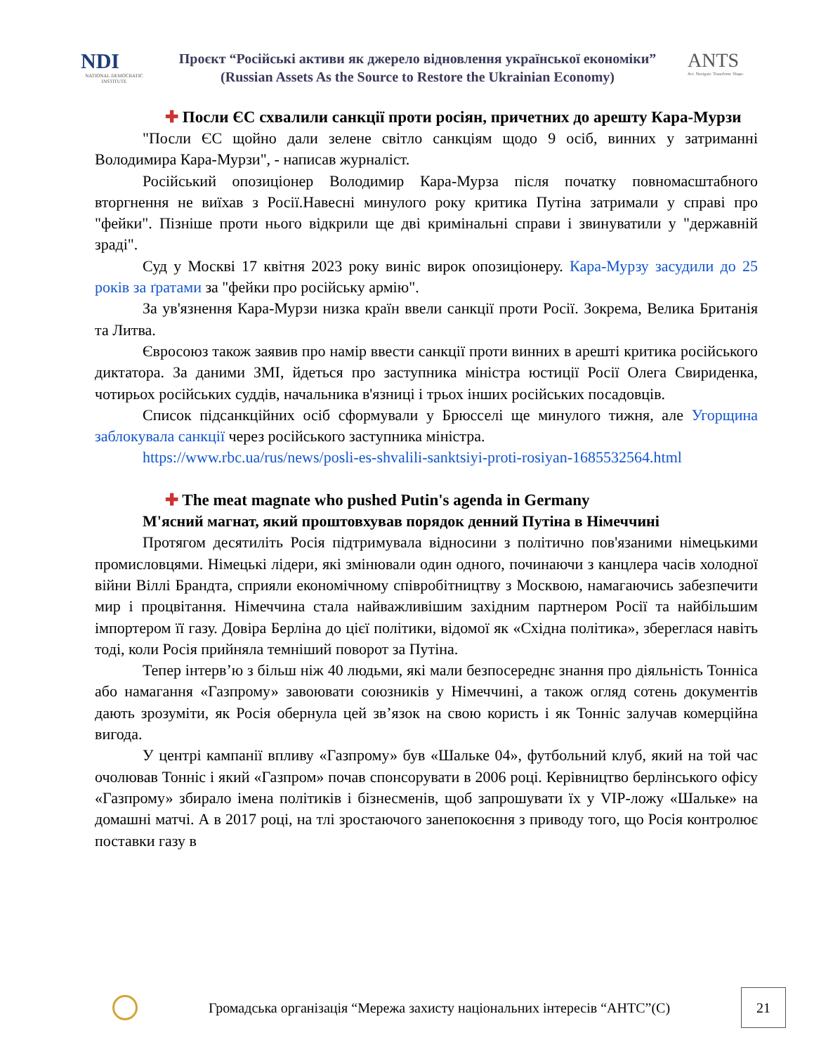NDI
NATIONAL DEMOCRATIC INSTITUTE
Проєкт “Російські активи як джерело відновлення української економіки”
(Russian Assets As the Source to Restore the Ukrainian Economy)
ANTS
Act. Navigate. Transform. Shape.
✚ Посли ЄС схвалили санкції проти росіян, причетних до арешту Кара-Мурзи
"Посли ЄС щойно дали зелене світло санкціям щодо 9 осіб, винних у затриманні Володимира Кара-Мурзи", - написав журналіст.
Російський опозиціонер Володимир Кара-Мурза після початку повномасштабного вторгнення не виїхав з Росії.Навесні минулого року критика Путіна затримали у справі про "фейки". Пізніше проти нього відкрили ще дві кримінальні справи і звинуватили у "державній зраді".
Суд у Москві 17 квітня 2023 року виніс вирок опозиціонеру. Кара-Мурзу засудили до 25 років за ґратами за "фейки про російську армію".
За ув'язнення Кара-Мурзи низка країн ввели санкції проти Росії. Зокрема, Велика Британія та Литва.
Євросоюз також заявив про намір ввести санкції проти винних в арешті критика російського диктатора. За даними ЗМІ, йдеться про заступника міністра юстиції Росії Олега Свириденка, чотирьох російських суддів, начальника в'язниці і трьох інших російських посадовців.
Список підсанкційних осіб сформували у Брюсселі ще минулого тижня, але Угорщина заблокувала санкції через російського заступника міністра.
https://www.rbc.ua/rus/news/posli-es-shvalili-sanktsiyi-proti-rosiyan-1685532564.html
✚ The meat magnate who pushed Putin's agenda in Germany
М'ясний магнат, який проштовхував порядок денний Путіна в Німеччині
Протягом десятиліть Росія підтримувала відносини з політично пов'язаними німецькими промисловцями. Німецькі лідери, які змінювали один одного, починаючи з канцлера часів холодної війни Віллі Брандта, сприяли економічному співробітництву з Москвою, намагаючись забезпечити мир і процвітання. Німеччина стала найважливішим західним партнером Росії та найбільшим імпортером її газу. Довіра Берліна до цієї політики, відомої як «Східна політика», збереглася навіть тоді, коли Росія прийняла темніший поворот за Путіна.
Тепер інтерв’ю з більш ніж 40 людьми, які мали безпосереднє знання про діяльність Тонніса або намагання «Газпрому» завоювати союзників у Німеччині, а також огляд сотень документів дають зрозуміти, як Росія обернула цей зв’язок на свою користь і як Тонніс залучав комерційна вигода.
У центрі кампанії впливу «Газпрому» був «Шальке 04», футбольний клуб, який на той час очолював Тонніс і який «Газпром» почав спонсорувати в 2006 році. Керівництво берлінського офісу «Газпрому» збирало імена політиків і бізнесменів, щоб запрошувати їх у VIP-ложу «Шальке» на домашні матчі. А в 2017 році, на тлі зростаючого занепокоєння з приводу того, що Росія контролює поставки газу в
Громадська організація “Мережа захисту національних інтересів “АНТС”(С)
21